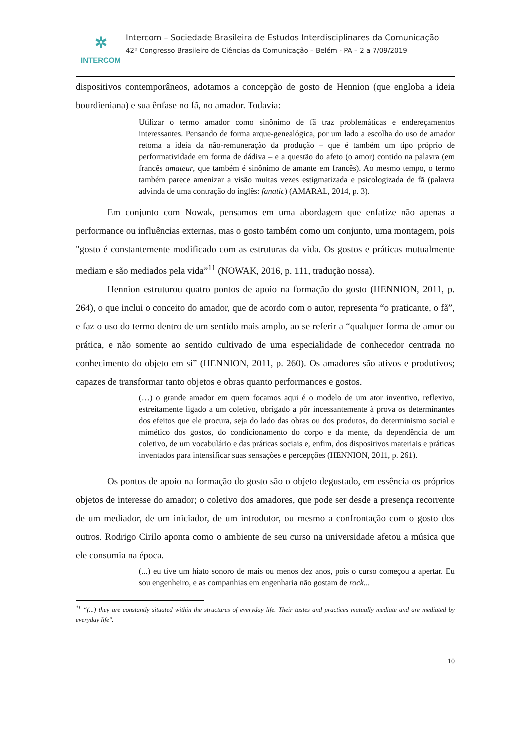✲
INTERCOM
Intercom – Sociedade Brasileira de Estudos Interdisciplinares da Comunicação
42º Congresso Brasileiro de Ciências da Comunicação – Belém - PA – 2 a 7/09/2019
dispositivos contemporâneos, adotamos a concepção de gosto de Hennion (que engloba a ideia bourdieniana) e sua ênfase no fã, no amador. Todavia:
Utilizar o termo amador como sinônimo de fã traz problemáticas e endereçamentos interessantes. Pensando de forma arque-genealógica, por um lado a escolha do uso de amador retoma a ideia da não-remuneração da produção – que é também um tipo próprio de performatividade em forma de dádiva – e a questão do afeto (o amor) contido na palavra (em francês amateur, que também é sinônimo de amante em francês). Ao mesmo tempo, o termo também parece amenizar a visão muitas vezes estigmatizada e psicologizada de fã (palavra advinda de uma contração do inglês: fanatic) (AMARAL, 2014, p. 3).
Em conjunto com Nowak, pensamos em uma abordagem que enfatize não apenas a performance ou influências externas, mas o gosto também como um conjunto, uma montagem, pois "gosto é constantemente modificado com as estruturas da vida. Os gostos e práticas mutualmente mediam e são mediados pela vida”<sup>11</sup> (NOWAK, 2016, p. 111, tradução nossa).
Hennion estruturou quatro pontos de apoio na formação do gosto (HENNION, 2011, p. 264), o que inclui o conceito do amador, que de acordo com o autor, representa “o praticante, o fã”, e faz o uso do termo dentro de um sentido mais amplo, ao se referir a “qualquer forma de amor ou prática, e não somente ao sentido cultivado de uma especialidade de conhecedor centrada no conhecimento do objeto em si” (HENNION, 2011, p. 260). Os amadores são ativos e produtivos; capazes de transformar tanto objetos e obras quanto performances e gostos.
(…) o grande amador em quem focamos aqui é o modelo de um ator inventivo, reflexivo, estreitamente ligado a um coletivo, obrigado a pôr incessantemente à prova os determinantes dos efeitos que ele procura, seja do lado das obras ou dos produtos, do determinismo social e mimético dos gostos, do condicionamento do corpo e da mente, da dependência de um coletivo, de um vocabulário e das práticas sociais e, enfim, dos dispositivos materiais e práticas inventados para intensificar suas sensações e percepções (HENNION, 2011, p. 261).
Os pontos de apoio na formação do gosto são o objeto degustado, em essência os próprios objetos de interesse do amador; o coletivo dos amadores, que pode ser desde a presença recorrente de um mediador, de um iniciador, de um introdutor, ou mesmo a confrontação com o gosto dos outros. Rodrigo Cirilo aponta como o ambiente de seu curso na universidade afetou a música que ele consumia na época.
(...) eu tive um hiato sonoro de mais ou menos dez anos, pois o curso começou a apertar. Eu sou engenheiro, e as companhias em engenharia não gostam de rock...
<sup>11</sup> “(...) they are constantly situated within the structures of everyday life. Their tastes and practices mutually mediate and are mediated by everyday life".
10